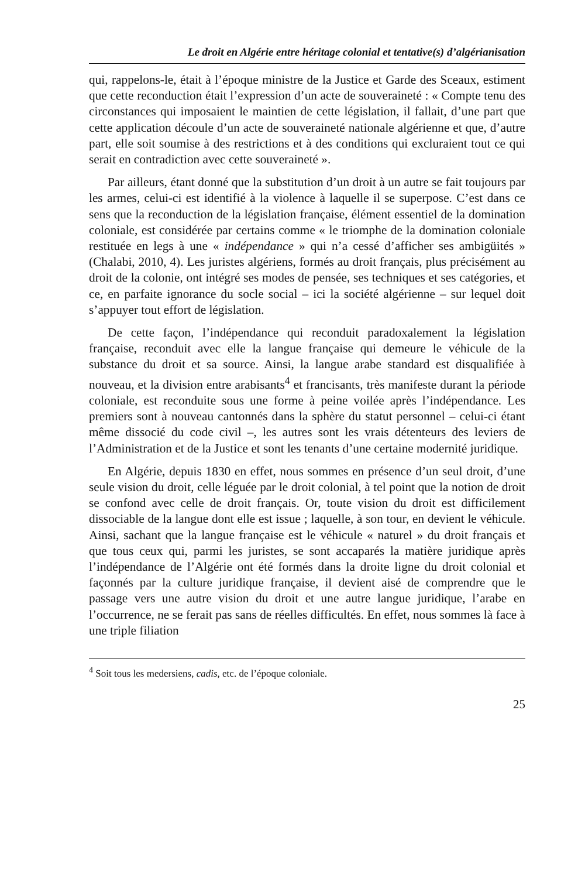Le droit en Algérie entre héritage colonial et tentative(s) d’algérianisation
qui, rappelons-le, était à l’époque ministre de la Justice et Garde des Sceaux, estiment que cette reconduction était l’expression d’un acte de souveraineté : « Compte tenu des circonstances qui imposaient le maintien de cette législation, il fallait, d’une part que cette application découle d’un acte de souveraineté nationale algérienne et que, d’autre part, elle soit soumise à des restrictions et à des conditions qui excluraient tout ce qui serait en contradiction avec cette souveraineté ».
Par ailleurs, étant donné que la substitution d’un droit à un autre se fait toujours par les armes, celui-ci est identifié à la violence à laquelle il se superpose. C’est dans ce sens que la reconduction de la législation française, élément essentiel de la domination coloniale, est considérée par certains comme « le triomphe de la domination coloniale restituée en legs à une « indépendance » qui n’a cessé d’afficher ses ambigüités » (Chalabi, 2010, 4). Les juristes algériens, formés au droit français, plus précisément au droit de la colonie, ont intégré ses modes de pensée, ses techniques et ses catégories, et ce, en parfaite ignorance du socle social – ici la société algérienne – sur lequel doit s’appuyer tout effort de législation.
De cette façon, l’indépendance qui reconduit paradoxalement la législation française, reconduit avec elle la langue française qui demeure le véhicule de la substance du droit et sa source. Ainsi, la langue arabe standard est disqualifiée à nouveau, et la division entre arabisants<sup>4</sup> et francisants, très manifeste durant la période coloniale, est reconduite sous une forme à peine voilée après l’indépendance. Les premiers sont à nouveau cantonnés dans la sphère du statut personnel – celui-ci étant même dissocié du code civil –, les autres sont les vrais détenteurs des leviers de l’Administration et de la Justice et sont les tenants d’une certaine modernité juridique.
En Algérie, depuis 1830 en effet, nous sommes en présence d’un seul droit, d’une seule vision du droit, celle léguée par le droit colonial, à tel point que la notion de droit se confond avec celle de droit français. Or, toute vision du droit est difficilement dissociable de la langue dont elle est issue ; laquelle, à son tour, en devient le véhicule. Ainsi, sachant que la langue française est le véhicule « naturel » du droit français et que tous ceux qui, parmi les juristes, se sont accaparés la matière juridique après l’indépendance de l’Algérie ont été formés dans la droite ligne du droit colonial et façonnés par la culture juridique française, il devient aisé de comprendre que le passage vers une autre vision du droit et une autre langue juridique, l’arabe en l’occurrence, ne se ferait pas sans de réelles difficultés. En effet, nous sommes là face à une triple filiation
<sup>4</sup> Soit tous les medersiens, cadis, etc. de l’époque coloniale.
25